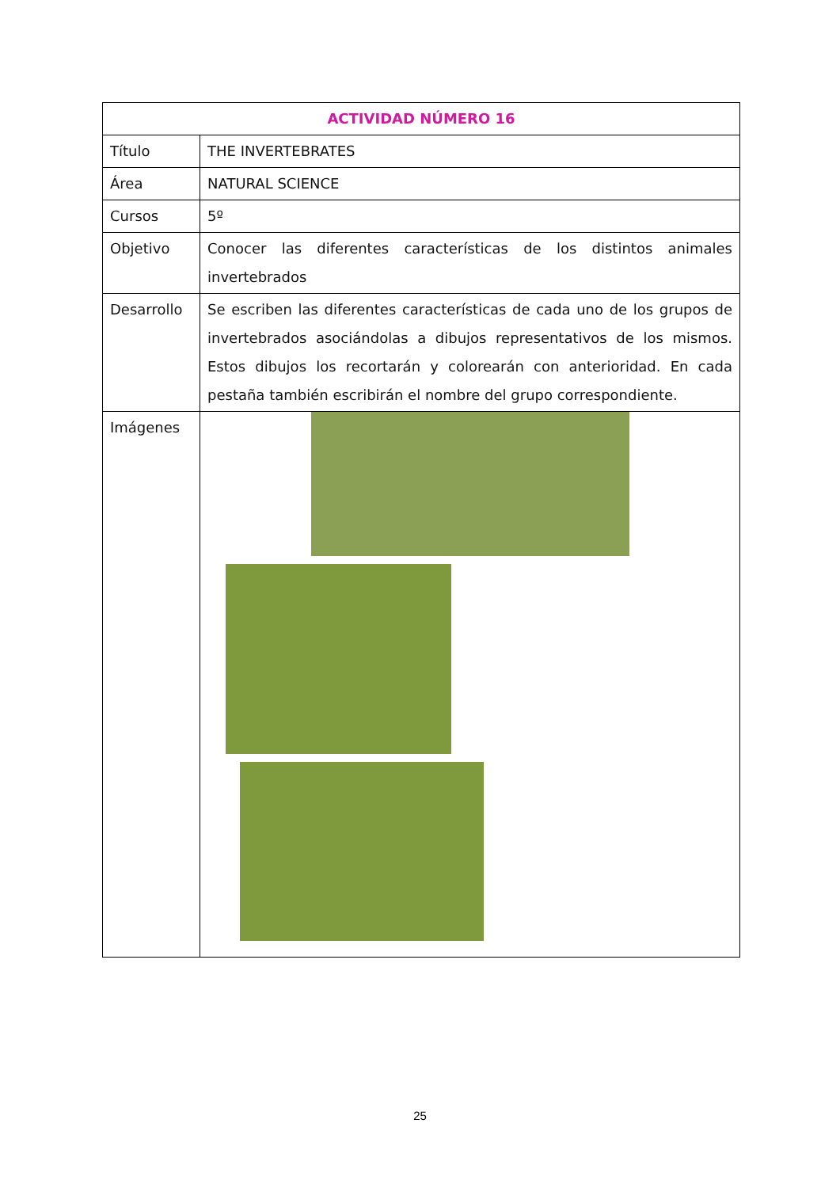| ACTIVIDAD NÚMERO 16 | |
| --- | --- |
| Título | THE INVERTEBRATES |
| Área | NATURAL SCIENCE |
| Cursos | 5º |
| Objetivo | Conocer las diferentes características de los distintos animales invertebrados |
| Desarrollo | Se escriben las diferentes características de cada uno de los grupos de invertebrados asociándolas a dibujos representativos de los mismos. Estos dibujos los recortarán y colorearán con anterioridad. En cada pestaña también escribirán el nombre del grupo correspondiente. |
| Imágenes | |
25